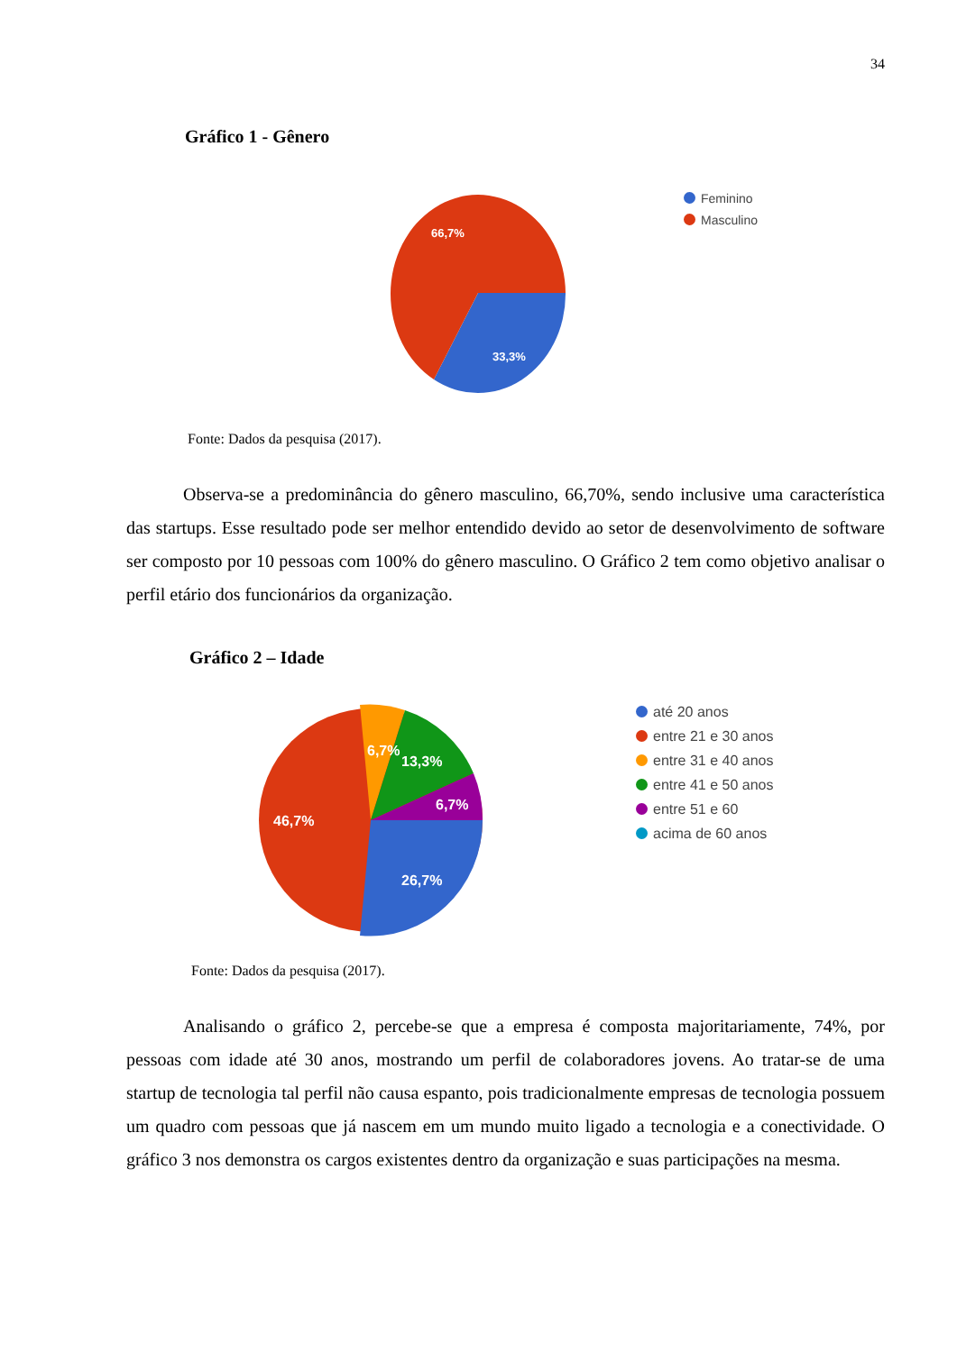34
Gráfico 1 - Gênero
66,7%
33,3%
Feminino
Masculino
Fonte: Dados da pesquisa (2017).
Observa-se a predominância do gênero masculino, 66,70%, sendo inclusive uma característica das startups. Esse resultado pode ser melhor entendido devido ao setor de desenvolvimento de software ser composto por 10 pessoas com 100% do gênero masculino. O Gráfico 2 tem como objetivo analisar o perfil etário dos funcionários da organização.
Gráfico 2 – Idade
46,7%
6,7%
13,3%
6,7%
26,7%
até 20 anos
entre 21 e 30 anos
entre 31 e 40 anos
entre 41 e 50 anos
entre 51 e 60
acima de 60 anos
Fonte: Dados da pesquisa (2017).
Analisando o gráfico 2, percebe-se que a empresa é composta majoritariamente, 74%, por pessoas com idade até 30 anos, mostrando um perfil de colaboradores jovens. Ao tratar-se de uma startup de tecnologia tal perfil não causa espanto, pois tradicionalmente empresas de tecnologia possuem um quadro com pessoas que já nascem em um mundo muito ligado a tecnologia e a conectividade. O gráfico 3 nos demonstra os cargos existentes dentro da organização e suas participações na mesma.